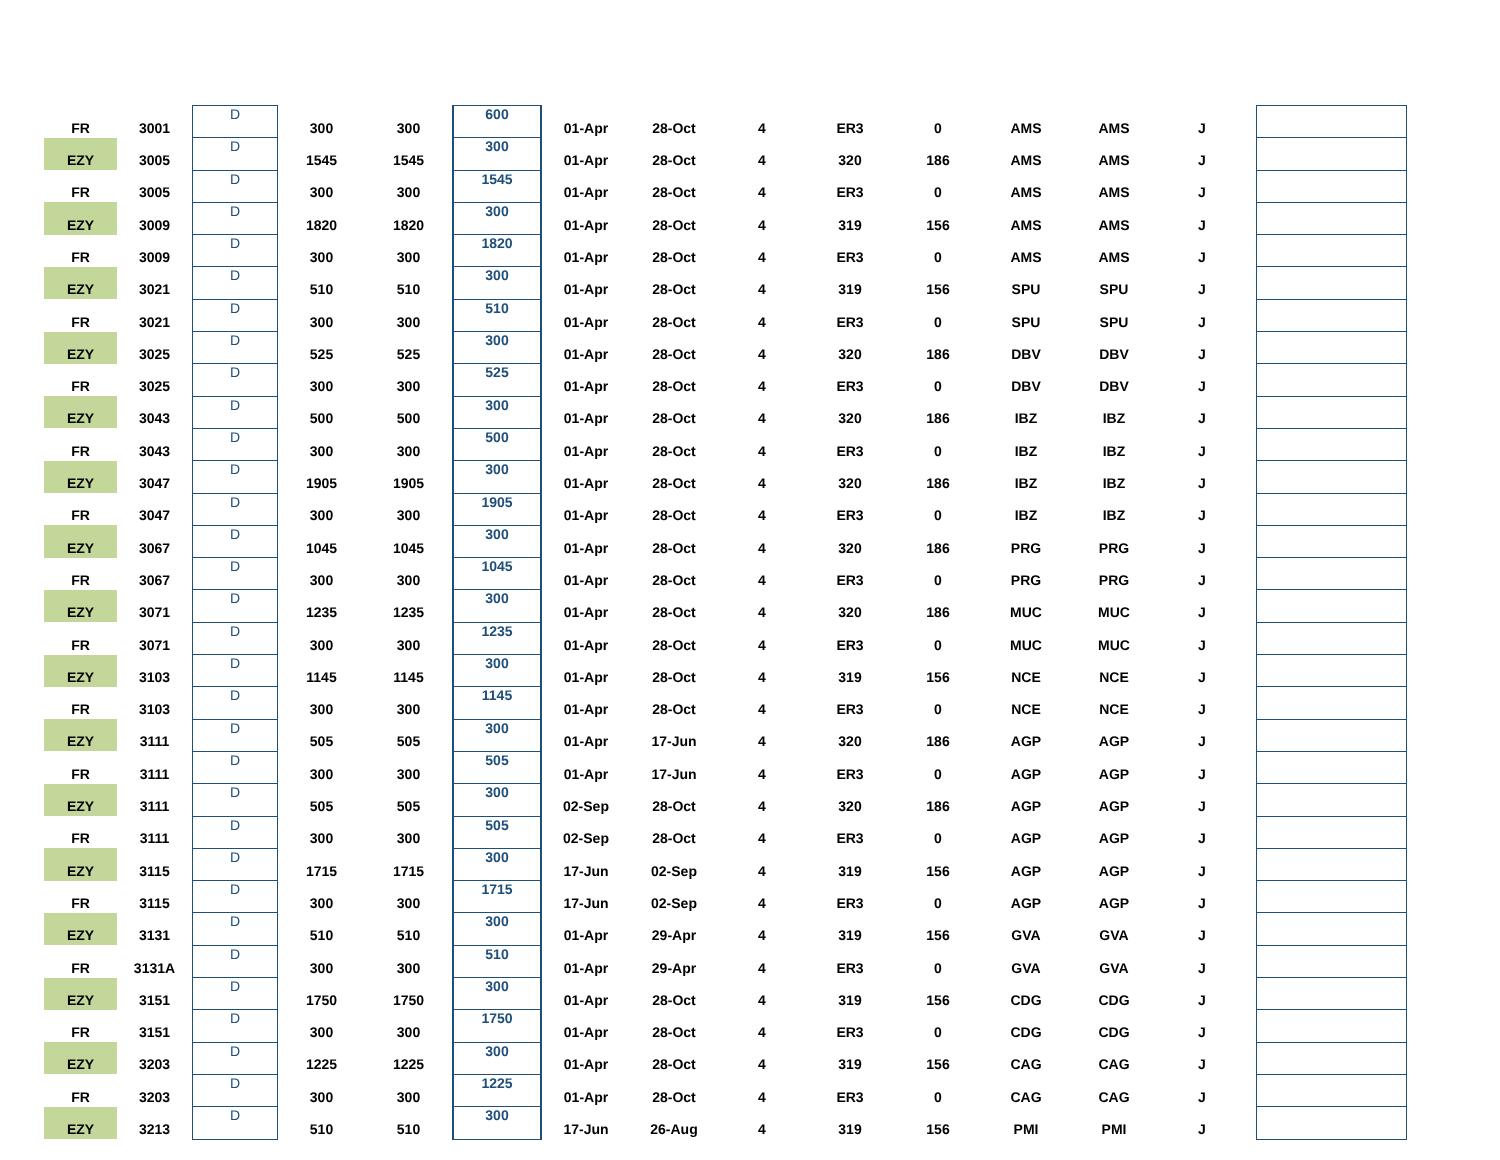| FR | 3001 | D | 300 | 300 | 600 | 01-Apr | 28-Oct | 4 | ER3 | 0 | AMS | AMS | J | | |
| EZY | 3005 | D | 1545 | 1545 | 300 | 01-Apr | 28-Oct | 4 | 320 | 186 | AMS | AMS | J | | |
| FR | 3005 | D | 300 | 300 | 1545 | 01-Apr | 28-Oct | 4 | ER3 | 0 | AMS | AMS | J | | |
| EZY | 3009 | D | 1820 | 1820 | 300 | 01-Apr | 28-Oct | 4 | 319 | 156 | AMS | AMS | J | | |
| FR | 3009 | D | 300 | 300 | 1820 | 01-Apr | 28-Oct | 4 | ER3 | 0 | AMS | AMS | J | | |
| EZY | 3021 | D | 510 | 510 | 300 | 01-Apr | 28-Oct | 4 | 319 | 156 | SPU | SPU | J | | |
| FR | 3021 | D | 300 | 300 | 510 | 01-Apr | 28-Oct | 4 | ER3 | 0 | SPU | SPU | J | | |
| EZY | 3025 | D | 525 | 525 | 300 | 01-Apr | 28-Oct | 4 | 320 | 186 | DBV | DBV | J | | |
| FR | 3025 | D | 300 | 300 | 525 | 01-Apr | 28-Oct | 4 | ER3 | 0 | DBV | DBV | J | | |
| EZY | 3043 | D | 500 | 500 | 300 | 01-Apr | 28-Oct | 4 | 320 | 186 | IBZ | IBZ | J | | |
| FR | 3043 | D | 300 | 300 | 500 | 01-Apr | 28-Oct | 4 | ER3 | 0 | IBZ | IBZ | J | | |
| EZY | 3047 | D | 1905 | 1905 | 300 | 01-Apr | 28-Oct | 4 | 320 | 186 | IBZ | IBZ | J | | |
| FR | 3047 | D | 300 | 300 | 1905 | 01-Apr | 28-Oct | 4 | ER3 | 0 | IBZ | IBZ | J | | |
| EZY | 3067 | D | 1045 | 1045 | 300 | 01-Apr | 28-Oct | 4 | 320 | 186 | PRG | PRG | J | | |
| FR | 3067 | D | 300 | 300 | 1045 | 01-Apr | 28-Oct | 4 | ER3 | 0 | PRG | PRG | J | | |
| EZY | 3071 | D | 1235 | 1235 | 300 | 01-Apr | 28-Oct | 4 | 320 | 186 | MUC | MUC | J | | |
| FR | 3071 | D | 300 | 300 | 1235 | 01-Apr | 28-Oct | 4 | ER3 | 0 | MUC | MUC | J | | |
| EZY | 3103 | D | 1145 | 1145 | 300 | 01-Apr | 28-Oct | 4 | 319 | 156 | NCE | NCE | J | | |
| FR | 3103 | D | 300 | 300 | 1145 | 01-Apr | 28-Oct | 4 | ER3 | 0 | NCE | NCE | J | | |
| EZY | 3111 | D | 505 | 505 | 300 | 01-Apr | 17-Jun | 4 | 320 | 186 | AGP | AGP | J | | |
| FR | 3111 | D | 300 | 300 | 505 | 01-Apr | 17-Jun | 4 | ER3 | 0 | AGP | AGP | J | | |
| EZY | 3111 | D | 505 | 505 | 300 | 02-Sep | 28-Oct | 4 | 320 | 186 | AGP | AGP | J | | |
| FR | 3111 | D | 300 | 300 | 505 | 02-Sep | 28-Oct | 4 | ER3 | 0 | AGP | AGP | J | | |
| EZY | 3115 | D | 1715 | 1715 | 300 | 17-Jun | 02-Sep | 4 | 319 | 156 | AGP | AGP | J | | |
| FR | 3115 | D | 300 | 300 | 1715 | 17-Jun | 02-Sep | 4 | ER3 | 0 | AGP | AGP | J | | |
| EZY | 3131 | D | 510 | 510 | 300 | 01-Apr | 29-Apr | 4 | 319 | 156 | GVA | GVA | J | | |
| FR | 3131A | D | 300 | 300 | 510 | 01-Apr | 29-Apr | 4 | ER3 | 0 | GVA | GVA | J | | |
| EZY | 3151 | D | 1750 | 1750 | 300 | 01-Apr | 28-Oct | 4 | 319 | 156 | CDG | CDG | J | | |
| FR | 3151 | D | 300 | 300 | 1750 | 01-Apr | 28-Oct | 4 | ER3 | 0 | CDG | CDG | J | | |
| EZY | 3203 | D | 1225 | 1225 | 300 | 01-Apr | 28-Oct | 4 | 319 | 156 | CAG | CAG | J | | |
| FR | 3203 | D | 300 | 300 | 1225 | 01-Apr | 28-Oct | 4 | ER3 | 0 | CAG | CAG | J | | |
| EZY | 3213 | D | 510 | 510 | 300 | 17-Jun | 26-Aug | 4 | 319 | 156 | PMI | PMI | J | | |